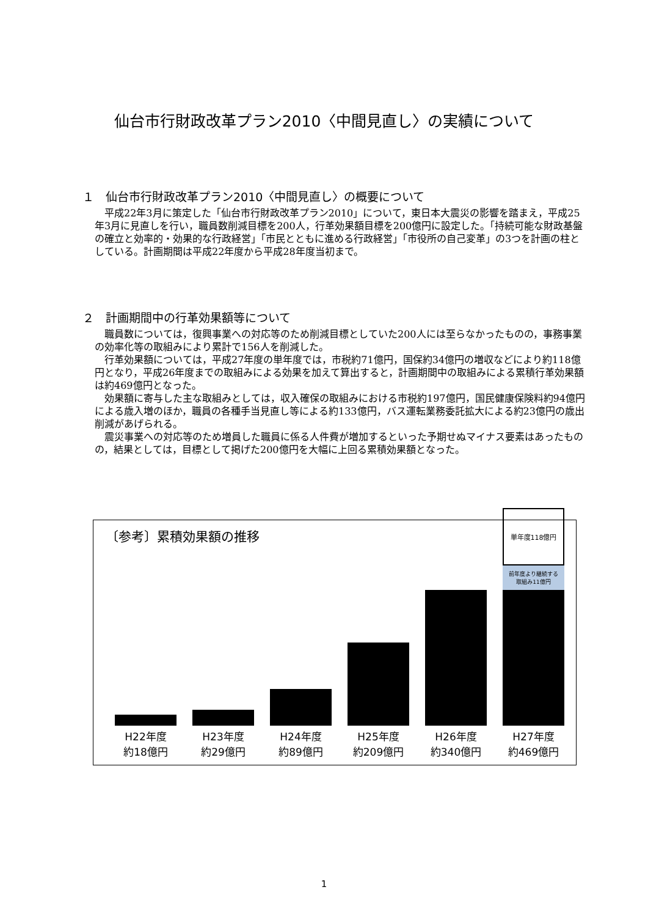仙台市行財政改革プラン2010〈中間見直し〉の実績について
１　仙台市行財政改革プラン2010〈中間見直し〉の概要について
平成22年3月に策定した「仙台市行財政改革プラン2010」について，東日本大震災の影響を踏まえ，平成25年3月に見直しを行い，職員数削減目標を200人，行革効果額目標を200億円に設定した。「持続可能な財政基盤の確立と効率的・効果的な行政経営」「市民とともに進める行政経営」「市役所の自己変革」の3つを計画の柱としている。計画期間は平成22年度から平成28年度当初まで。
２　計画期間中の行革効果額等について
職員数については，復興事業への対応等のため削減目標としていた200人には至らなかったものの，事務事業の効率化等の取組みにより累計で156人を削減した。
行革効果額については，平成27年度の単年度では，市税約71億円，国保約34億円の増収などにより約118億円となり，平成26年度までの取組みによる効果を加えて算出すると，計画期間中の取組みによる累積行革効果額は約469億円となった。
効果額に寄与した主な取組みとしては，収入確保の取組みにおける市税約197億円，国民健康保険料約94億円による歳入増のほか，職員の各種手当見直し等による約133億円，バス運転業務委託拡大による約23億円の歳出削減があげられる。
震災事業への対応等のため増員した職員に係る人件費が増加するといった予期せぬマイナス要素はあったものの，結果としては，目標として掲げた200億円を大幅に上回る累積効果額となった。
〔参考〕累積効果額の推移
H22年度
約18億円
H23年度
約29億円
H24年度
約89億円
H25年度
約209億円
H26年度
約340億円
単年度118億円
前年度より継続する
取組み11億円
H27年度
約469億円
1